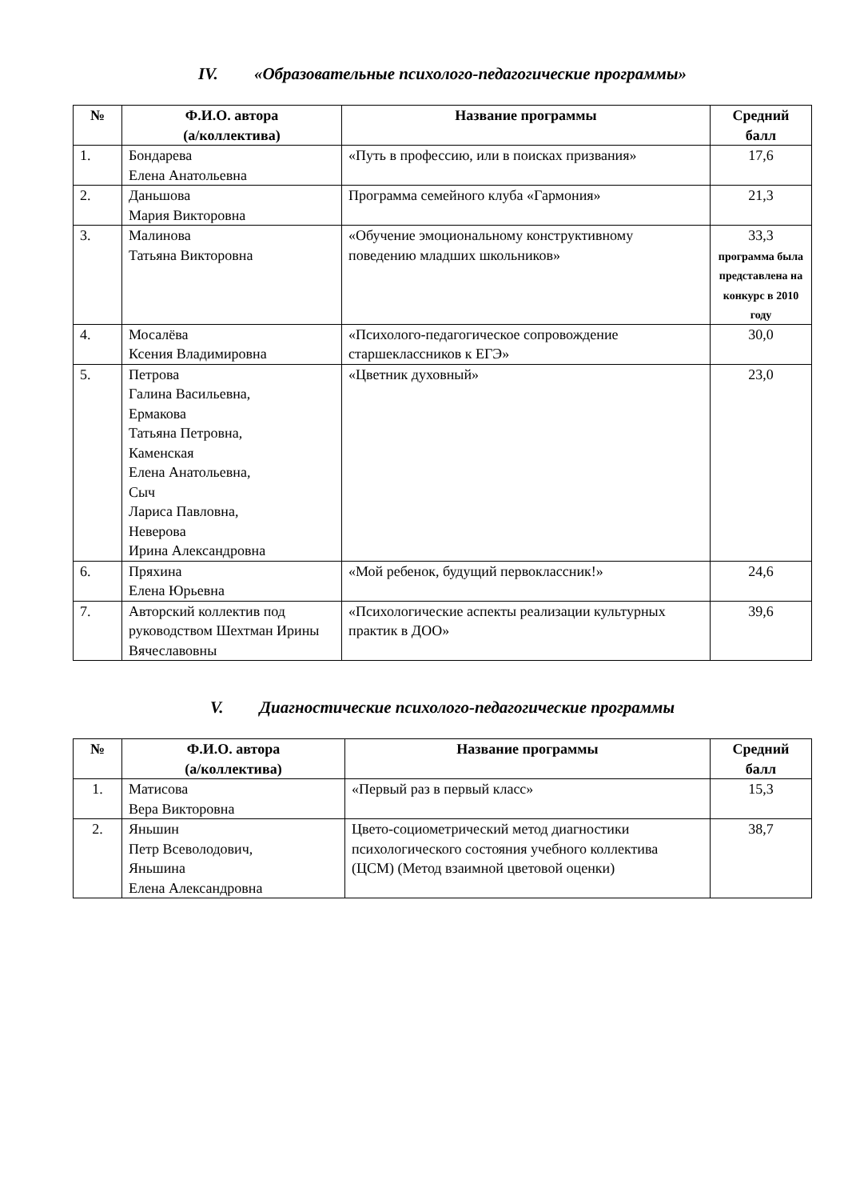IV. «Образовательные психолого-педагогические программы»
| № | Ф.И.О. автора (а/коллектива) | Название программы | Средний балл |
| --- | --- | --- | --- |
| 1. | Бондарева Елена Анатольевна | «Путь в профессию, или в поисках призвания» | 17,6 |
| 2. | Даньшова Мария Викторовна | Программа семейного клуба «Гармония» | 21,3 |
| 3. | Малинова Татьяна Викторовна | «Обучение эмоциональному конструктивному поведению младших школьников» | 33,3 программа была представлена на конкурс в 2010 году |
| 4. | Мосалёва Ксения Владимировна | «Психолого-педагогическое сопровождение старшеклассников к ЕГЭ» | 30,0 |
| 5. | Петрова Галина Васильевна, Ермакова Татьяна Петровна, Каменская Елена Анатольевна, Сыч Лариса Павловна, Неверова Ирина Александровна | «Цветник духовный» | 23,0 |
| 6. | Пряхина Елена Юрьевна | «Мой ребенок, будущий первоклассник!» | 24,6 |
| 7. | Авторский коллектив под руководством Шехтман Ирины Вячеславовны | «Психологические аспекты реализации культурных практик в ДОО» | 39,6 |
V. Диагностические психолого-педагогические программы
| № | Ф.И.О. автора (а/коллектива) | Название программы | Средний балл |
| --- | --- | --- | --- |
| 1. | Матисова Вера Викторовна | «Первый раз в первый класс» | 15,3 |
| 2. | Яньшин Петр Всеволодович, Яньшина Елена Александровна | Цвето-социометрический метод диагностики психологического состояния учебного коллектива (ЦСМ) (Метод взаимной цветовой оценки) | 38,7 |